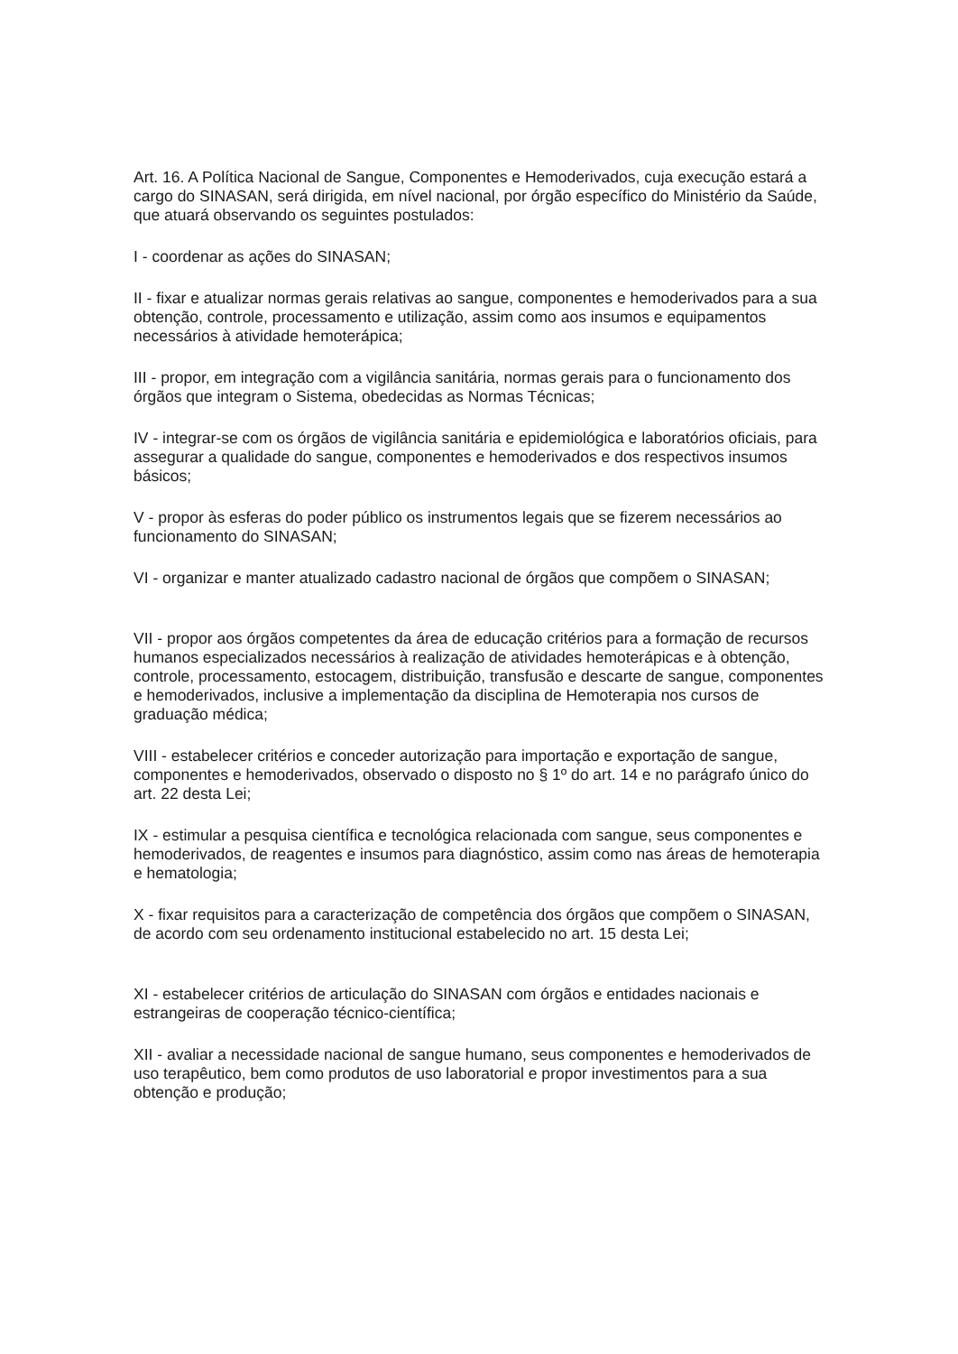Art. 16. A Política Nacional de Sangue, Componentes e Hemoderivados, cuja execução estará a cargo do SINASAN, será dirigida, em nível nacional, por órgão específico do Ministério da Saúde, que atuará observando os seguintes postulados:
I - coordenar as ações do SINASAN;
II - fixar e atualizar normas gerais relativas ao sangue, componentes e hemoderivados para a sua obtenção, controle, processamento e utilização, assim como aos insumos e equipamentos necessários à atividade hemoterápica;
III - propor, em integração com a vigilância sanitária, normas gerais para o funcionamento dos órgãos que integram o Sistema, obedecidas as Normas Técnicas;
IV - integrar-se com os órgãos de vigilância sanitária e epidemiológica e laboratórios oficiais, para assegurar a qualidade do sangue, componentes e hemoderivados e dos respectivos insumos básicos;
V - propor às esferas do poder público os instrumentos legais que se fizerem necessários ao funcionamento do SINASAN;
VI - organizar e manter atualizado cadastro nacional de órgãos que compõem o SINASAN;
VII - propor aos órgãos competentes da área de educação critérios para a formação de recursos humanos especializados necessários à realização de atividades hemoterápicas e à obtenção, controle, processamento, estocagem, distribuição, transfusão e descarte de sangue, componentes e hemoderivados, inclusive a implementação da disciplina de Hemoterapia nos cursos de graduação médica;
VIII - estabelecer critérios e conceder autorização para importação e exportação de sangue, componentes e hemoderivados, observado o disposto no § 1º do art. 14 e no parágrafo único do art. 22 desta Lei;
IX - estimular a pesquisa científica e tecnológica relacionada com sangue, seus componentes e hemoderivados, de reagentes e insumos para diagnóstico, assim como nas áreas de hemoterapia e hematologia;
X - fixar requisitos para a caracterização de competência dos órgãos que compõem o SINASAN, de acordo com seu ordenamento institucional estabelecido no art. 15 desta Lei;
XI - estabelecer critérios de articulação do SINASAN com órgãos e entidades nacionais e estrangeiras de cooperação técnico-científica;
XII - avaliar a necessidade nacional de sangue humano, seus componentes e hemoderivados de uso terapêutico, bem como produtos de uso laboratorial e propor investimentos para a sua obtenção e produção;